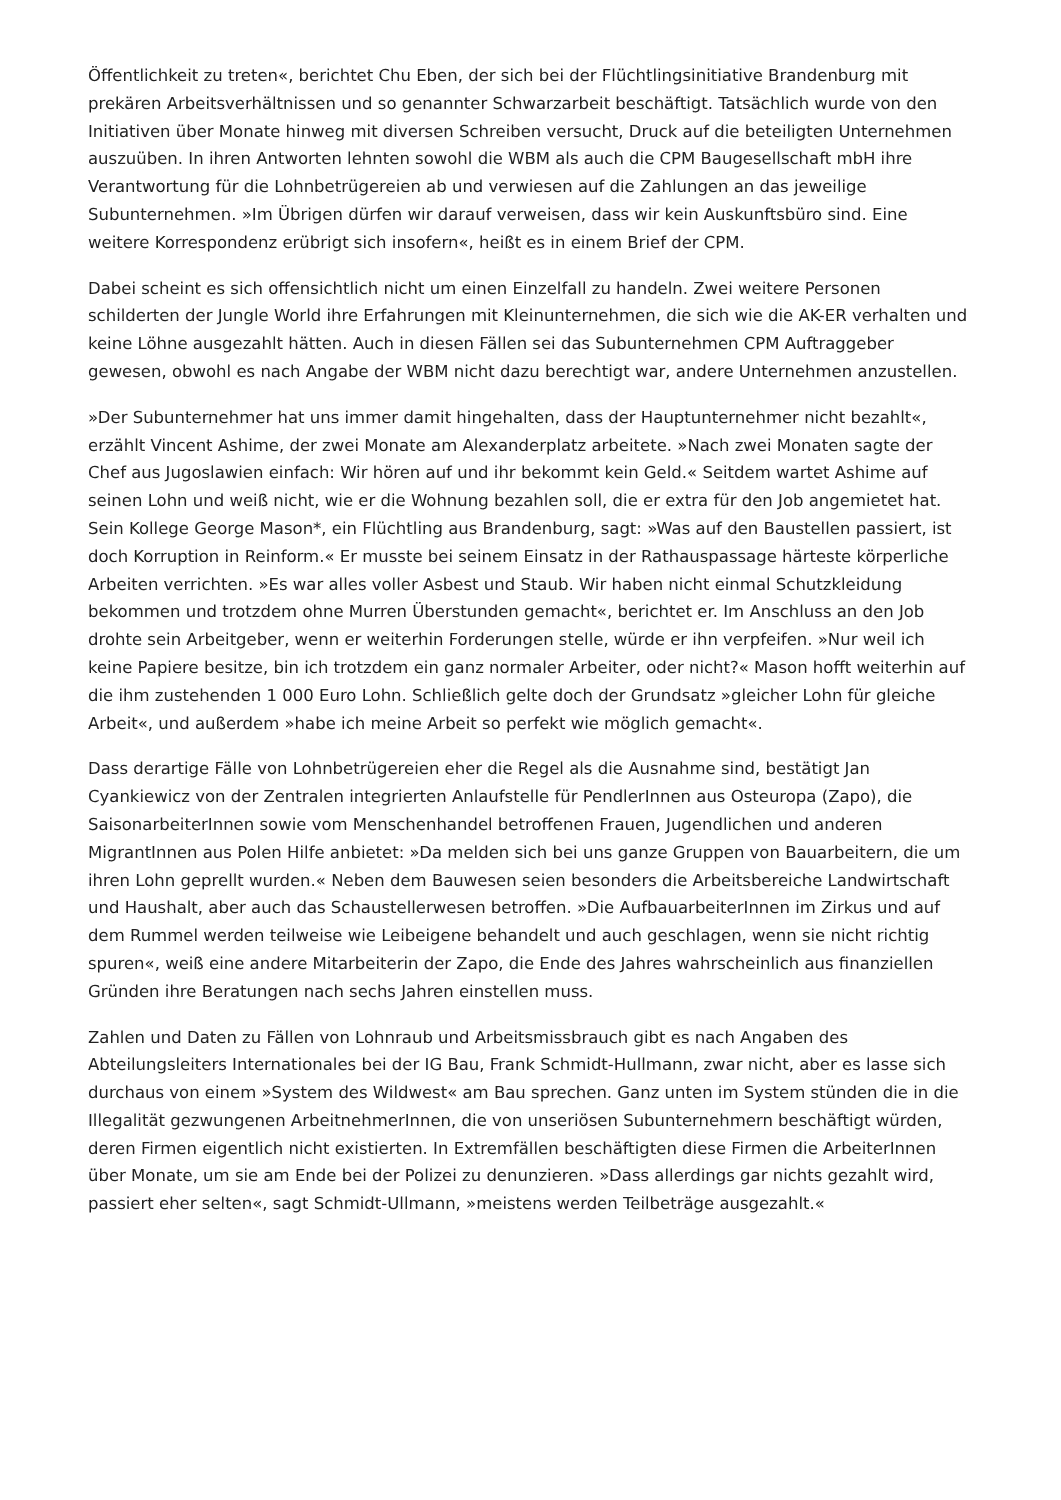Öffentlichkeit zu treten«, berichtet Chu Eben, der sich bei der Flüchtlingsinitiative Brandenburg mit prekären Arbeitsverhältnissen und so genannter Schwarzarbeit beschäftigt. Tatsächlich wurde von den Initiativen über Monate hinweg mit diversen Schreiben versucht, Druck auf die beteiligten Unternehmen auszuüben. In ihren Antworten lehnten sowohl die WBM als auch die CPM Baugesellschaft mbH ihre Verantwortung für die Lohnbetrügereien ab und verwiesen auf die Zahlungen an das jeweilige Subunternehmen. »Im Übrigen dürfen wir darauf verweisen, dass wir kein Auskunftsbüro sind. Eine weitere Korrespondenz erübrigt sich insofern«, heißt es in einem Brief der CPM.
Dabei scheint es sich offensichtlich nicht um einen Einzelfall zu handeln. Zwei weitere Personen schilderten der Jungle World ihre Erfahrungen mit Kleinunternehmen, die sich wie die AK-ER verhalten und keine Löhne ausgezahlt hätten. Auch in diesen Fällen sei das Subunternehmen CPM Auftraggeber gewesen, obwohl es nach Angabe der WBM nicht dazu berechtigt war, andere Unternehmen anzustellen.
»Der Subunternehmer hat uns immer damit hingehalten, dass der Hauptunternehmer nicht bezahlt«, erzählt Vincent Ashime, der zwei Monate am Alexanderplatz arbeitete. »Nach zwei Monaten sagte der Chef aus Jugoslawien einfach: Wir hören auf und ihr bekommt kein Geld.« Seitdem wartet Ashime auf seinen Lohn und weiß nicht, wie er die Wohnung bezahlen soll, die er extra für den Job angemietet hat. Sein Kollege George Mason*, ein Flüchtling aus Brandenburg, sagt: »Was auf den Baustellen passiert, ist doch Korruption in Reinform.« Er musste bei seinem Einsatz in der Rathauspassage härteste körperliche Arbeiten verrichten. »Es war alles voller Asbest und Staub. Wir haben nicht einmal Schutzkleidung bekommen und trotzdem ohne Murren Überstunden gemacht«, berichtet er. Im Anschluss an den Job drohte sein Arbeitgeber, wenn er weiterhin Forderungen stelle, würde er ihn verpfeifen. »Nur weil ich keine Papiere besitze, bin ich trotzdem ein ganz normaler Arbeiter, oder nicht?« Mason hofft weiterhin auf die ihm zustehenden 1 000 Euro Lohn. Schließlich gelte doch der Grundsatz »gleicher Lohn für gleiche Arbeit«, und außerdem »habe ich meine Arbeit so perfekt wie möglich gemacht«.
Dass derartige Fälle von Lohnbetrügereien eher die Regel als die Ausnahme sind, bestätigt Jan Cyankiewicz von der Zentralen integrierten Anlaufstelle für PendlerInnen aus Osteuropa (Zapo), die SaisonarbeiterInnen sowie vom Menschenhandel betroffenen Frauen, Jugendlichen und anderen MigrantInnen aus Polen Hilfe anbietet: »Da melden sich bei uns ganze Gruppen von Bauarbeitern, die um ihren Lohn geprellt wurden.« Neben dem Bauwesen seien besonders die Arbeitsbereiche Landwirtschaft und Haushalt, aber auch das Schaustellerwesen betroffen. »Die AufbauarbeiterInnen im Zirkus und auf dem Rummel werden teilweise wie Leibeigene behandelt und auch geschlagen, wenn sie nicht richtig spuren«, weiß eine andere Mitarbeiterin der Zapo, die Ende des Jahres wahrscheinlich aus finanziellen Gründen ihre Beratungen nach sechs Jahren einstellen muss.
Zahlen und Daten zu Fällen von Lohnraub und Arbeitsmissbrauch gibt es nach Angaben des Abteilungsleiters Internationales bei der IG Bau, Frank Schmidt-Hullmann, zwar nicht, aber es lasse sich durchaus von einem »System des Wildwest« am Bau sprechen. Ganz unten im System stünden die in die Illegalität gezwungenen ArbeitnehmerInnen, die von unseriösen Subunternehmern beschäftigt würden, deren Firmen eigentlich nicht existierten. In Extremfällen beschäftigten diese Firmen die ArbeiterInnen über Monate, um sie am Ende bei der Polizei zu denunzieren. »Dass allerdings gar nichts gezahlt wird, passiert eher selten«, sagt Schmidt-Ullmann, »meistens werden Teilbeträge ausgezahlt.«